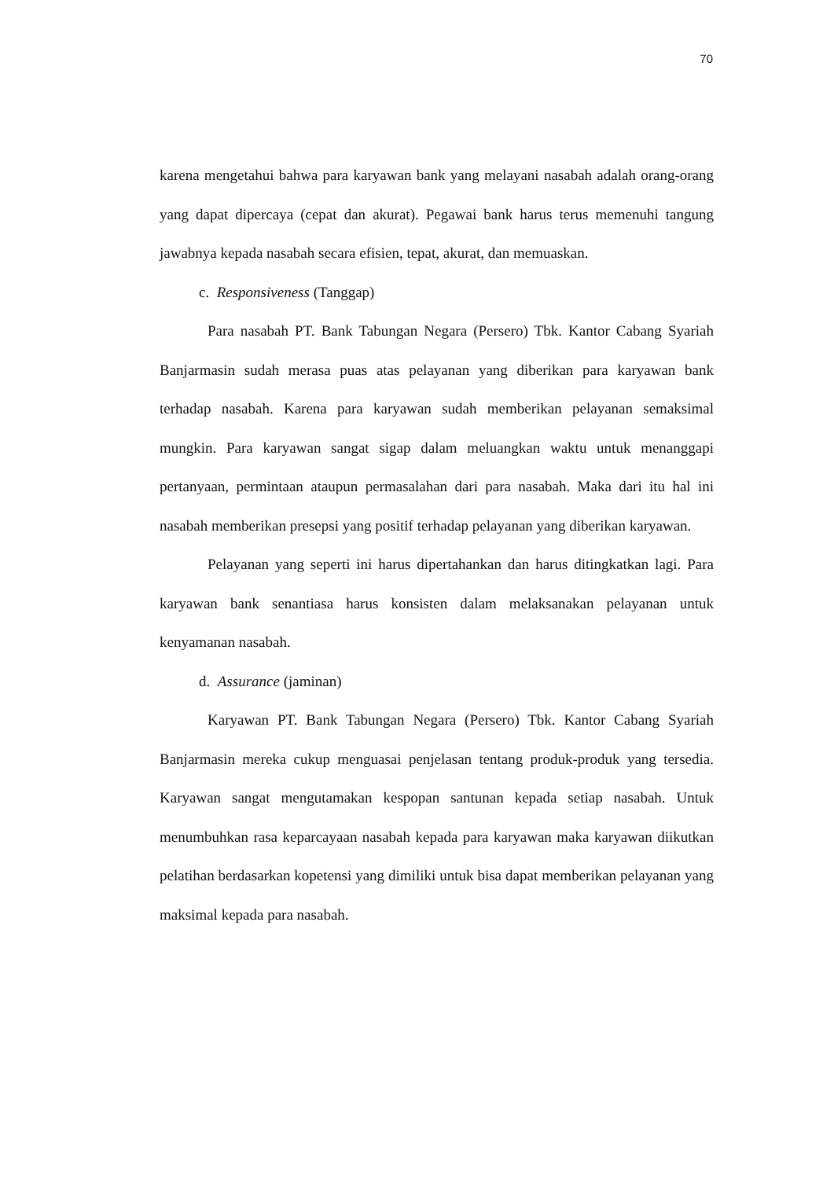70
karena mengetahui bahwa para karyawan bank yang melayani nasabah adalah orang-orang yang dapat dipercaya (cepat dan akurat). Pegawai bank harus terus memenuhi tangung jawabnya kepada nasabah secara efisien, tepat, akurat, dan memuaskan.
c. Responsiveness (Tanggap)
Para nasabah PT. Bank Tabungan Negara (Persero) Tbk. Kantor Cabang Syariah Banjarmasin sudah merasa puas atas pelayanan yang diberikan para karyawan bank terhadap nasabah. Karena para karyawan sudah memberikan pelayanan semaksimal mungkin. Para karyawan sangat sigap dalam meluangkan waktu untuk menanggapi pertanyaan, permintaan ataupun permasalahan dari para nasabah. Maka dari itu hal ini nasabah memberikan presepsi yang positif terhadap pelayanan yang diberikan karyawan.
Pelayanan yang seperti ini harus dipertahankan dan harus ditingkatkan lagi. Para karyawan bank senantiasa harus konsisten dalam melaksanakan pelayanan untuk kenyamanan nasabah.
d. Assurance (jaminan)
Karyawan PT. Bank Tabungan Negara (Persero) Tbk. Kantor Cabang Syariah Banjarmasin mereka cukup menguasai penjelasan tentang produk-produk yang tersedia. Karyawan sangat mengutamakan kespopan santunan kepada setiap nasabah. Untuk menumbuhkan rasa keparcayaan nasabah kepada para karyawan maka karyawan diikutkan pelatihan berdasarkan kopetensi yang dimiliki untuk bisa dapat memberikan pelayanan yang maksimal kepada para nasabah.